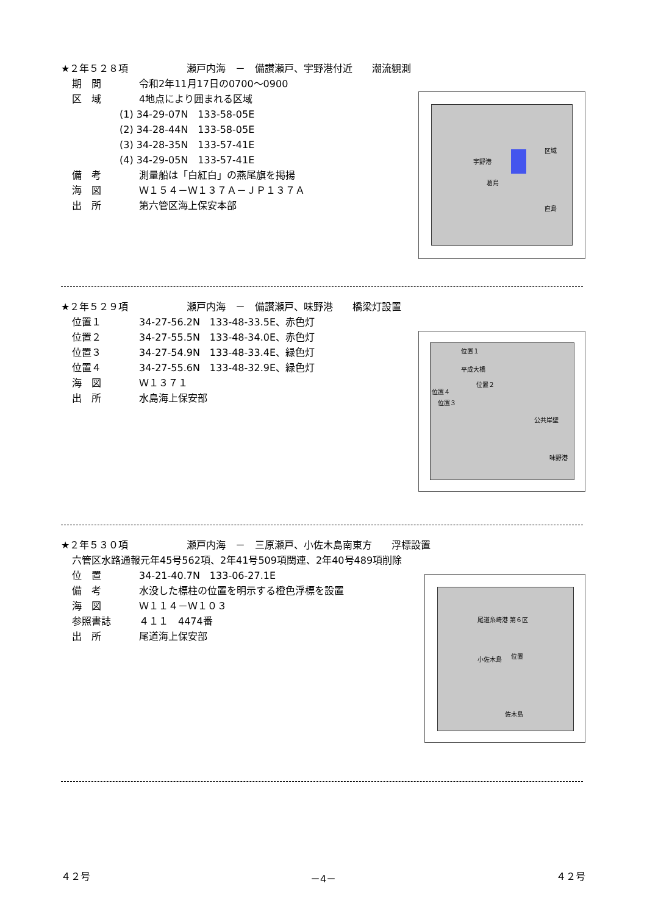★２年５２８項　　　　　　瀬戸内海　－　備讃瀬戸、宇野港付近　　潮流観測
期　間 令和2年11月17日の0700～0900
区　域 4地点により囲まれる区域
(1) 34-29-07N　133-58-05E
(2) 34-28-44N　133-58-05E
(3) 34-28-35N　133-57-41E
(4) 34-29-05N　133-57-41E
備　考 測量船は「白紅白」の燕尾旗を掲揚
海　図 Ｗ１５４－Ｗ１３７Ａ－ＪＰ１３７Ａ
出　所 第六管区海上保安本部
宇野港
区域
葛島
直島
★２年５２９項　　　　　　瀬戸内海　－　備讃瀬戸、味野港　　橋梁灯設置
位置１ 34-27-56.2N　133-48-33.5E、赤色灯
位置２ 34-27-55.5N　133-48-34.0E、赤色灯
位置３ 34-27-54.9N　133-48-33.4E、緑色灯
位置４ 34-27-55.6N　133-48-32.9E、緑色灯
海　図 Ｗ１３７１
出　所 水島海上保安部
位置１
平成大橋
位置２
位置４
位置３
公共岸壁
味野港
★２年５３０項　　　　　　瀬戸内海　－　三原瀬戸、小佐木島南東方　　浮標設置
六管区水路通報元年45号562項、2年41号509項関連、2年40号489項削除
位　置 34-21-40.7N　133-06-27.1E
備　考 水没した標柱の位置を明示する橙色浮標を設置
海　図 Ｗ１１４－Ｗ１０３
参照書誌 ４１１　4474番
出　所 尾道海上保安部
尾道糸崎港 第６区
小佐木島 位置
佐木島
４２号 －4－ ４２号